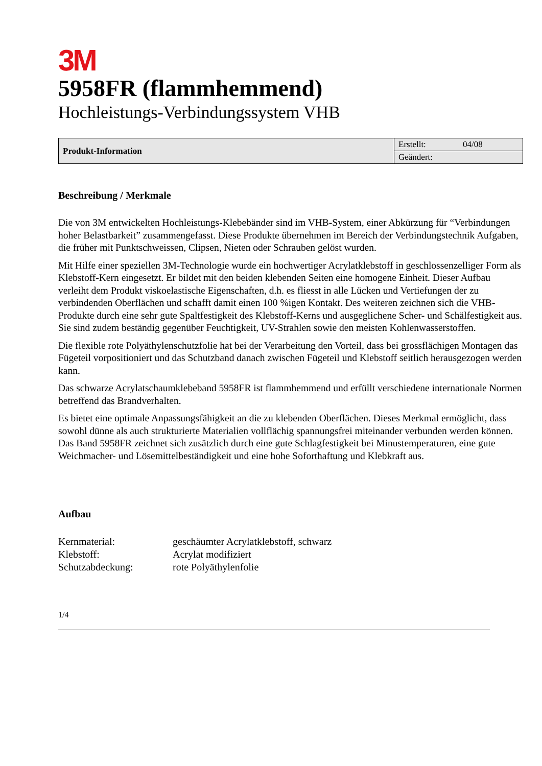3M
5958FR (flammhemmend)
Hochleistungs-Verbindungssystem VHB
| Produkt-Information | Erstellt: 04/08 |
| | Geändert: |
Beschreibung / Merkmale
Die von 3M entwickelten Hochleistungs-Klebebänder sind im VHB-System, einer Abkürzung für “Verbindungen hoher Belastbarkeit” zusammengefasst. Diese Produkte übernehmen im Bereich der Verbindungstechnik Aufgaben, die früher mit Punktschweissen, Clipsen, Nieten oder Schrauben gelöst wurden.
Mit Hilfe einer speziellen 3M-Technologie wurde ein hochwertiger Acrylatklebstoff in geschlossenzelliger Form als Klebstoff-Kern eingesetzt. Er bildet mit den beiden klebenden Seiten eine homogene Einheit. Dieser Aufbau verleiht dem Produkt viskoelastische Eigenschaften, d.h. es fliesst in alle Lücken und Vertiefungen der zu verbindenden Oberflächen und schafft damit einen 100 %igen Kontakt. Des weiteren zeichnen sich die VHB-Produkte durch eine sehr gute Spaltfestigkeit des Klebstoff-Kerns und ausgeglichene Scher- und Schälfestigkeit aus. Sie sind zudem beständig gegenüber Feuchtigkeit, UV-Strahlen sowie den meisten Kohlenwasserstoffen.
Die flexible rote Polyäthylenschutzfolie hat bei der Verarbeitung den Vorteil, dass bei grossflächigen Montagen das Fügeteil vorpositioniert und das Schutzband danach zwischen Fügeteil und Klebstoff seitlich herausgezogen werden kann.
Das schwarze Acrylatschaumklebeband 5958FR ist flammhemmend und erfüllt verschiedene internationale Normen betreffend das Brandverhalten.
Es bietet eine optimale Anpassungsfähigkeit an die zu klebenden Oberflächen. Dieses Merkmal ermöglicht, dass sowohl dünne als auch strukturierte Materialien vollflächig spannungsfrei miteinander verbunden werden können. Das Band 5958FR zeichnet sich zusätzlich durch eine gute Schlagfestigkeit bei Minustemperaturen, eine gute Weichmacher- und Lösemittelbeständigkeit und eine hohe Soforthaftung und Klebkraft aus.
Aufbau
| Kernmaterial: | geschäumter Acrylatklebstoff, schwarz |
| Klebstoff: | Acrylat modifiziert |
| Schutzabdeckung: | rote Polyäthylenfolie |
1/4